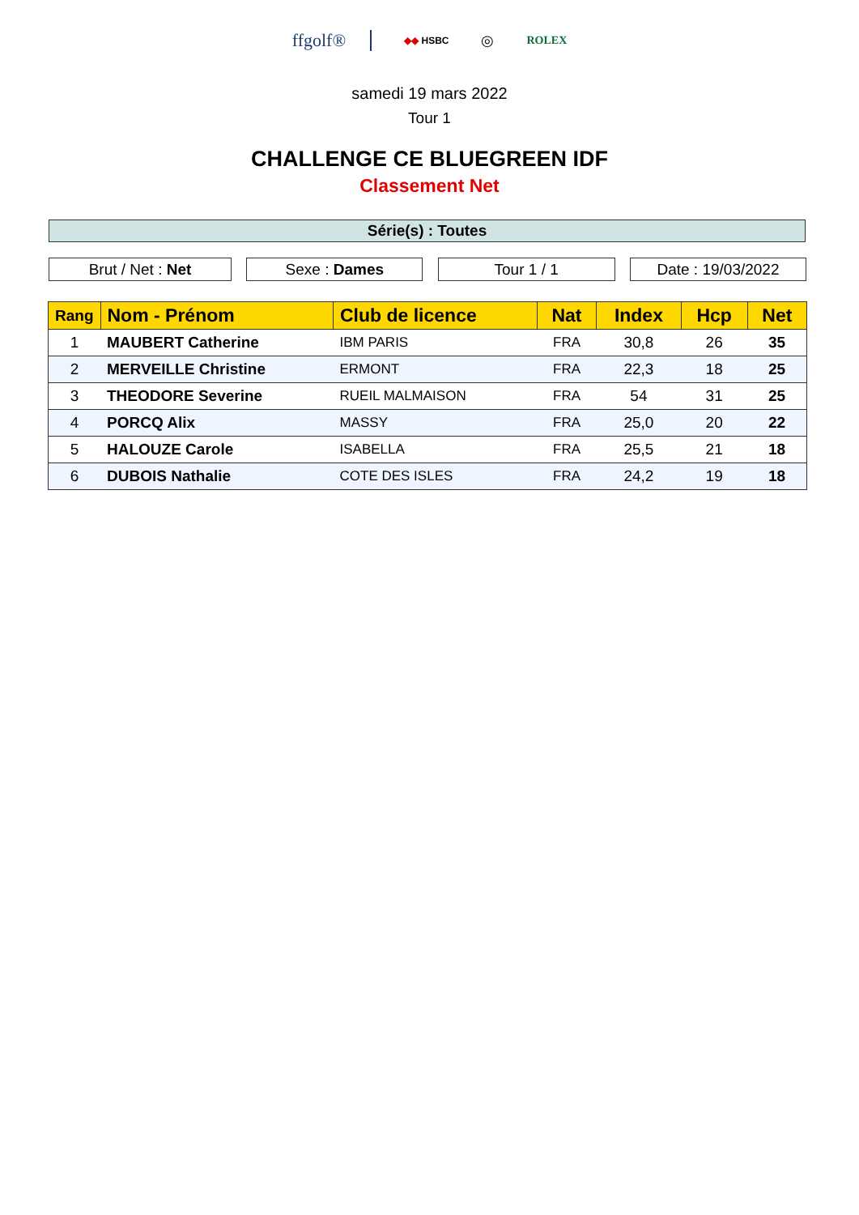ffgolf® ◆◆ HSBC ◎ ROLEX
samedi 19 mars 2022
Tour 1
CHALLENGE CE BLUEGREEN IDF
Classement Net
Série(s) : Toutes
Brut / Net : Net Sexe : Dames Tour 1 / 1 Date : 19/03/2022
| Rang | Nom - Prénom | Club de licence | Nat | Index | Hcp | Net |
| --- | --- | --- | --- | --- | --- | --- |
| 1 | MAUBERT Catherine | IBM PARIS | FRA | 30,8 | 26 | 35 |
| 2 | MERVEILLE Christine | ERMONT | FRA | 22,3 | 18 | 25 |
| 3 | THEODORE Severine | RUEIL MALMAISON | FRA | 54 | 31 | 25 |
| 4 | PORCQ Alix | MASSY | FRA | 25,0 | 20 | 22 |
| 5 | HALOUZE Carole | ISABELLA | FRA | 25,5 | 21 | 18 |
| 6 | DUBOIS Nathalie | COTE DES ISLES | FRA | 24,2 | 19 | 18 |